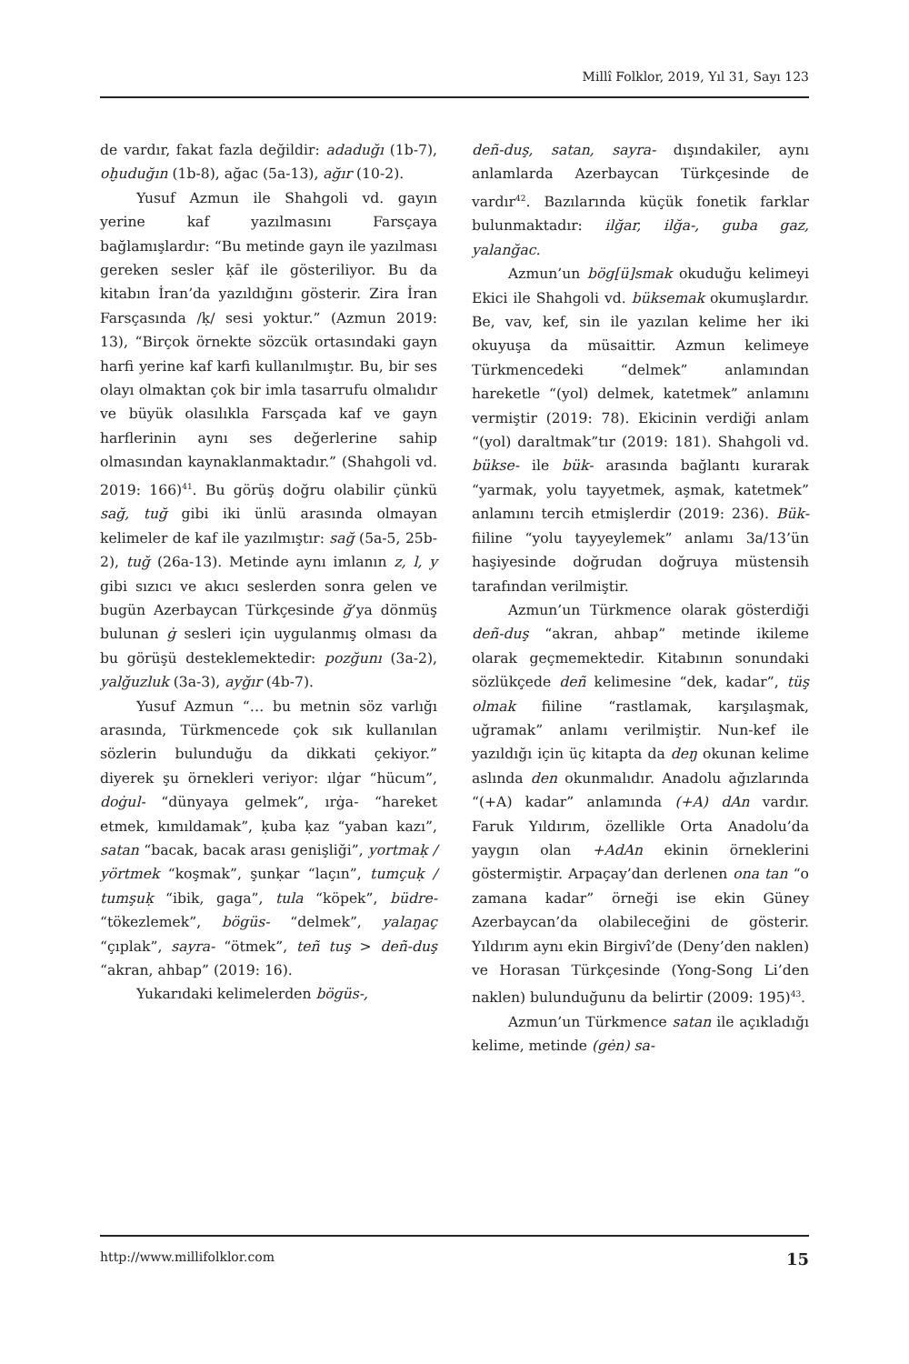Millî Folklor, 2019, Yıl 31, Sayı 123
de vardır, fakat fazla değildir: adaduğı (1b-7), oḫuduğın (1b-8), ağac (5a-13), ağır (10-2).
Yusuf Azmun ile Shahgoli vd. gayın yerine kaf yazılmasını Farsçaya bağlamışlardır: “Bu metinde gayn ile yazılması gereken sesler ḳāf ile gösteriliyor. Bu da kitabın İran’da yazıldığını gösterir. Zira İran Farsçasında /ḳ/ sesi yoktur.” (Azmun 2019: 13), “Birçok örnekte sözcük ortasındaki gayn harfi yerine kaf karfi kullanılmıştır. Bu, bir ses olayı olmaktan çok bir imla tasarrufu olmalıdır ve büyük olasılıkla Farsçada kaf ve gayn harflerinin aynı ses değerlerine sahip olmasından kaynaklanmaktadır.” (Shahgoli vd. 2019: 166)<sup>41</sup>. Bu görüş doğru olabilir çünkü sağ, tuğ gibi iki ünlü arasında olmayan kelimeler de kaf ile yazılmıştır: sağ (5a-5, 25b-2), tuğ (26a-13). Metinde aynı imlanın z, l, y gibi sızıcı ve akıcı seslerden sonra gelen ve bugün Azerbaycan Türkçesinde ğ’ya dönmüş bulunan ġ sesleri için uygulanmış olması da bu görüşü desteklemektedir: pozğunı (3a-2), yalğuzluk (3a-3), ayğır (4b-7).
Yusuf Azmun “… bu metnin söz varlığı arasında, Türkmencede çok sık kullanılan sözlerin bulunduğu da dikkati çekiyor.” diyerek şu örnekleri veriyor: ılġar “hücum”, doġul- “dünyaya gelmek”, ırġa- “hareket etmek, kımıldamak”, ḳuba ḳaz “yaban kazı”, satan “bacak, bacak arası genişliği”, yortmaḳ / yörtmek “koşmak”, şunḳar “laçın”, tumçuḳ / tumşuḳ “ibik, gaga”, tula “köpek”, büdre- “tökezlemek”, bögüs- “delmek”, yalaŋaç “çıplak”, sayra- “ötmek”, teñ tuş > deñ-duş “akran, ahbap” (2019: 16).
Yukarıdaki kelimelerden bögüs-,
deñ-duş, satan, sayra- dışındakiler, aynı anlamlarda Azerbaycan Türkçesinde de vardır<sup>42</sup>. Bazılarında küçük fonetik farklar bulunmaktadır: ilğar, ilğa-, guba gaz, yalanğac.
Azmun’un bög[ü]smak okuduğu kelimeyi Ekici ile Shahgoli vd. büksemak okumuşlardır. Be, vav, kef, sin ile yazılan kelime her iki okuyuşa da müsaittir. Azmun kelimeye Türkmencedeki “delmek” anlamından hareketle “(yol) delmek, katetmek” anlamını vermiştir (2019: 78). Ekicinin verdiği anlam “(yol) daraltmak”tır (2019: 181). Shahgoli vd. bükse- ile bük- arasında bağlantı kurarak “yarmak, yolu tayyetmek, aşmak, katetmek” anlamını tercih etmişlerdir (2019: 236). Bük- fiiline “yolu tayyeylemek” anlamı 3a/13’ün haşiyesinde doğrudan doğruya müstensih tarafından verilmiştir.
Azmun’un Türkmence olarak gösterdiği deñ-duş “akran, ahbap” metinde ikileme olarak geçmemektedir. Kitabının sonundaki sözlükçede deñ kelimesine “dek, kadar”, tüş olmak fiiline “rastlamak, karşılaşmak, uğramak” anlamı verilmiştir. Nun-kef ile yazıldığı için üç kitapta da deŋ okunan kelime aslında den okunmalıdır. Anadolu ağızlarında “(+A) kadar” anlamında (+A) dAn vardır. Faruk Yıldırım, özellikle Orta Anadolu’da yaygın olan +AdAn ekinin örneklerini göstermiştir. Arpaçay’dan derlenen ona tan “o zamana kadar” örneği ise ekin Güney Azerbaycan’da olabileceğini de gösterir. Yıldırım aynı ekin Birgivî’de (Deny’den naklen) ve Horasan Türkçesinde (Yong-Song Li’den naklen) bulunduğunu da belirtir (2009: 195)<sup>43</sup>.
Azmun’un Türkmence satan ile açıkladığı kelime, metinde (gėn) sa-
http://www.millifolklor.com 15